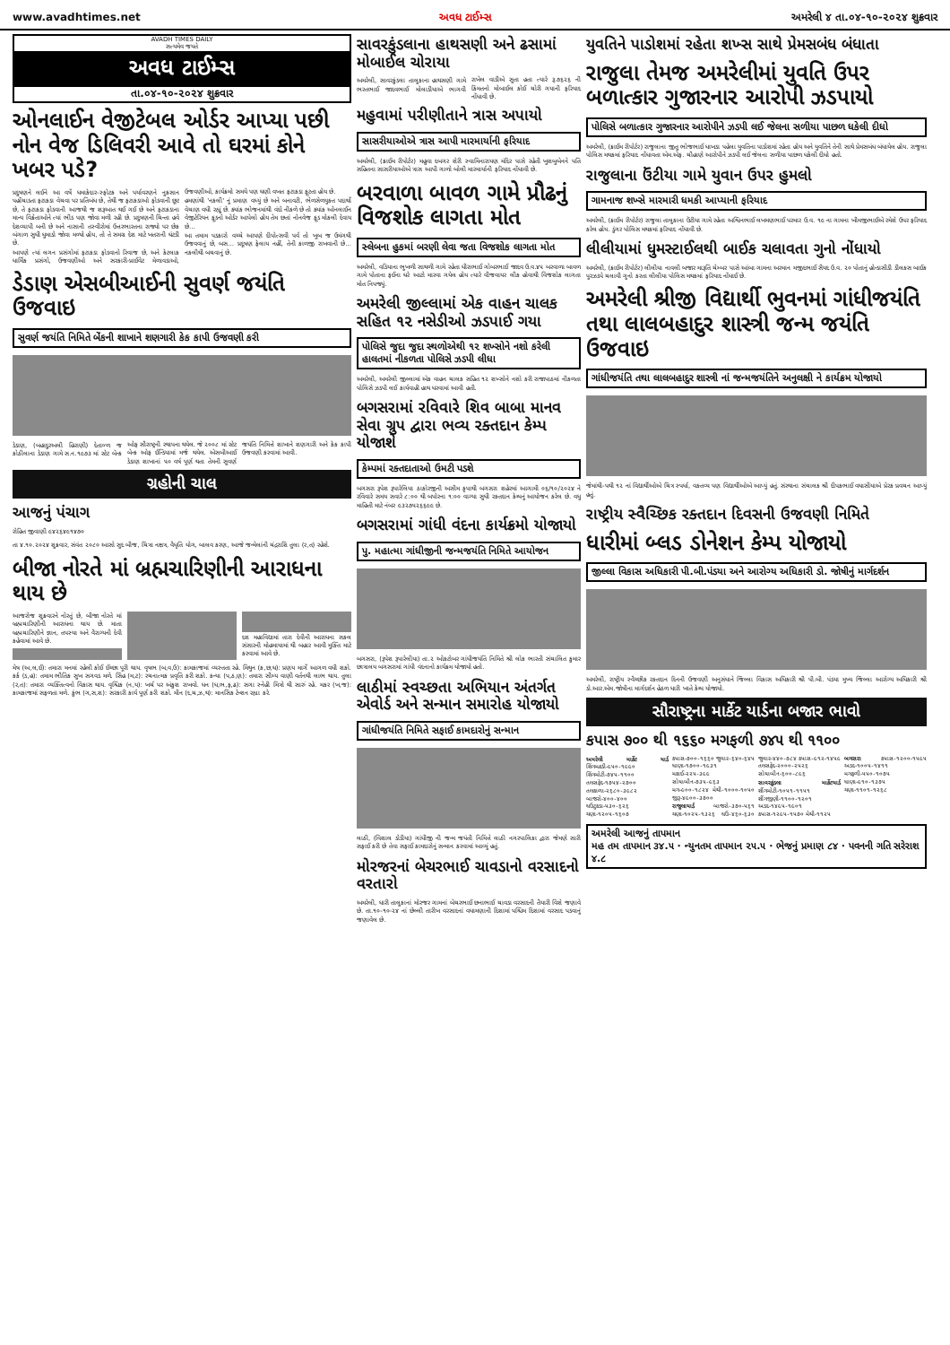www.avadhtimes.net અવધ ટાઈમ્સ અમરેલી ૪ તા.૦૪-૧૦-૨૦૨૪ શુક્રવાર
AVADH TIMES DAILY
સત્યમેવ જયતે
અવધ ટાઈમ્સ
તા.૦૪-૧૦-૨૦૨૪ શુક્રવાર
ઓનલાઈન વેજીટેબલ ઓર્ડર આપ્યા પછી નોન વેજ ડિલિવરી આવે તો ઘરમાં કોને ખબર પડે?
પ્રદુષણને લઈને આ વર્ષે ધમાકેદાર-સ્ફોટક અને પર્યાવરણને નુકસાન પહોંચાડતા ફટાકડા વેચવા પર પ્રતિબંધ છે, તેથી જ ફટાકડાઓ ફોડવાની છૂટ છે, તે ફટાકડા ફોડવાની આજથી જ શરૂઆત થઈ ગઈ છે અને ફટાકડાના માન્ય વિક્રેતાઓને ત્યાં ભીડ પણ જોવા મળી રહી છે. પ્રદુષણની ચિન્તા હવે દેશવ્યાપી બની છે અને નાસાની તસ્વીરોમાં ઉત્તરભારતના રાજ્યો પર છેક બંગાળ સુધી ધુમાડો જોવા મળ્યો હોય, તો તે સમગ્ર દેશ માટે ખતરાની ઘંટડી છે.
આપણે ત્યાં લગન પ્રસંગોમાં ફટાકડા ફોડવાનો રિવાજ છે, અને કેટલાક ધાર્મિક પ્રસંગો, ઉજવણીઓ અને સરકારી-પ્રાઈવેટ મેળાવડાઓ, ઉજવણીઓ, કાર્યક્રમો સમયે પણ ઘણી વખત ફટાકડા ફૂટતા હોય છે.
હમણાંથી 'નકલી' નું પ્રમાણ વધ્યું છે અને બનાવટી, ભેળસેળયુક્ત પદાર્થો વેચાણ વધી રહ્યું છે. ક્યાંક ભોજનમાંથી વંદો નીકળે છે તો ક્યાંક ઓનલાઈન વેજીટેરિયન ફૂડનો ઓર્ડર આપેલો હોય તેમ છતાં નોનવેજ ફૂડ મોકલી દેવાય છે...
આ તમામ પડકારો વચ્ચે આપણે દીપોત્સવી પર્વ તો ખૂબ જ ઉમંગથી ઉજવવાનું છે, બસ... પ્રદૂષણ ફેલાય નહીં, તેની કાળજી રાખવાની છે... નકલીથી બચવાનું છે.
ડેડાણ એસબીઆઈની સુવર્ણ જયંતિ ઉજવાઇ
સુવર્ણ જયંતિ નિમિતે બેંકની શાખાને શણગારી કેક કાપી ઉજવણી કરી
ડેડાણ, (બહાદુરઅલી હિરાણી) દેતાળ્ળ જ કોઠીલાના ડેડાણ ગામે સ.ન.૧૯૭૩ માં સ્ટેટ બેન્ક ઓફ સૌરાષ્ટ્રની સ્થાપના થયેલ. જે ૨૦૦૮ માં સ્ટેટ બેન્ક ઓફ ઈન્ડિયામાં મર્જ થયેલ. એસબીઆઈ ડેડાણ શાખાનાં ૫૦ વર્ષ પૂર્ણ થતા તેમની સુવર્ણ જયંતિ નિમિત્તે શાખાને શણગારી અને કેક કાપી ઉજવણી કરવામાં આવી.
ગ્રહોની ચાલ
આજનું પંચાગ
રોહિત જીવાણી ૯૪૨૬૪૯૧૪૭૦
તા ૪.૧૦.૨૦૨૪ શુક્રવાર, સંવંત ૨૦૮૦ આસો સુદ બીજ, ચિત્રા નક્ષત્ર, વૈધૃતિ યોગ, બાલવ કરણ, આજે જન્મેલાંની ચંદ્રરાશિ તુલા (ર,ત) રહેશે.
બીજા નોરતે માં બ્રહ્મચારિણીની આરાધના થાય છે
આજરોજ શુક્રવારને નોરતું છે, બીજા નોરતે માં બ્રહ્મચારિણીની આરાધના થાય છે. માતા બ્રહ્મચારિણીને જ્ઞાન, તપસ્યા અને વૈરાગ્યની દેવી કહેવામાં આવે છે.
દશ મહાવિદ્યામાં તારા દેવીની આરાધના સકલ સંસારની મોહમાયામાં થી બહાર આવી મુક્તિ માટે કરવામાં આવે છે.
મેષ (અ,લ,ઈ): તમારા મનમાં રહેલી કોઈ ઈચ્છા પૂરી થાય. વૃષભ (બ,વ,ઉ): કામકાજમાં વ્યસ્તતા રહે. મિથુન (ક,છ,ઘ): પ્રણય માર્ગે આગળ વધી શકો. કર્ક (ડ,હ): તમામ ભૌતિક સુખ સગવડ મળે. સિંહ (મ,ટ): રચનાત્મક પ્રવૃતિ કરી શકો. કન્યા (પ,ઠ,ણ): તમારા સૌમ્ય વાણી વર્તનથી લાભ થાય. તુલા (ર,ત): તમારા વ્યક્તિત્વનો વિકાસ થાય. વૃશ્ચિક (ન,ય): ખર્ચ પર અંકુશ રાખવો. ધન (ધ,ભ,ફ,ઢ): સગા સ્નેહી મિત્રો થી સારું રહે. મકર (ખ,જ): કામકાજમાં સફળતા મળે. કુંભ (ગ,સ,શ): સરકારી કાર્ય પૂર્ણ કરી શકો. મીન (દ,ચ,ઝ,થ): માનસિક ટેન્શન રહ્યા કરે.
સાવરકુંડલાના હાથસણી અને ઢસામાં મોબાઈલ ચોરાયા
અમરેલી, સાવરકુંડલા તાલુકાના હાથસણી ગામે ભરતભાઈ જાદવભાઈ મોલાડીયાએ ભાગવી રાખેલ વાડીએ સુતા હતા ત્યારે રૂ.૭૬૨૬ ની કિંમતનો મોબાઈલ કોઈ ચોરી ગયાની ફરિયાદ નોંધાવી છે.
મહુવામાં પરીણીતાને ત્રાસ અપાયો
સાસરીયાઓએ ત્રાસ આપી મારમાર્યાની ફરિયાદ
અમરેલી, (ક્રાઈમ રીપોર્ટર) મહુવા દબગર શેરી સ્વામિનારાયણ મંદિર પાસે રહેતી ખુશબુબેનને પતિ સહિતના સાસરીયાઓએ ત્રાસ આપી ગાળો બોલી મારમાર્યાની ફરિયાદ નોંધાવી છે.
બરવાળા બાવળ ગામે પ્રૌઢનું વિજશોક લાગતા મોત
સ્લેબના હુકમાં બરણી લેવા જતા વિજશોક લાગતા મોત
અમરેલી, વડિયાના ભુખળી સાથળી ગામે રહેતા ધીરાભાઈ ગોબરભાઈ જાદવ ઉ.વ.૪૫ બરવાળા બાવળ ગામે પોતાના ફઈના ઘરે આટો મારવા ગયેલ હોય ત્યારે વીજવાયર લીક હોવાથી વિજશોક લાગતા મોત નિપજ્યું.
અમરેલી જીલ્લામાં એક વાહન ચાલક સહિત ૧૨ નસેડીઓ ઝડપાઈ ગયા
પોલિસે જુદા જુદા સ્થળોએથી ૧૨ શખ્સોને નશો કરેલી હાલતમાં નીકળતા પોલિસે ઝડપી લીધા
અમરેલી, અમરેલી જીલ્લામાં એક વાહન ચાલક સહિત ૧૨ શખ્સોને નશો કરી રાજાપાઠમાં નીકળતા પોલિસે ઝડપી લઈ કાર્યવાહી હાથ ધરવામાં આવી હતી.
બગસરામાં રવિવારે શિવ બાબા માનવ સેવા ગ્રુપ દ્વારા ભવ્ય રક્તદાન કેમ્પ યોજાશે
કેમ્પમાં રક્તદાતાઓ ઉમટી પડશે
બગસરા રૂપેશ રૂપારેલિયા ઠાકોરજીની અસીમ કૃપાથી બગસરા શહેરમાં આગામી ૦૬/૧૦/૨૦૨૪ ને રવિવારે સમય સવારે ૮:૦૦ થી બપોરના ૧:૦૦ વાગ્યા સુધી રક્તદાન કેમ્પનું આયોજન કરેલ છે. વધુ માહિતી માટે નંબર ૯૩૨૭૫૨૬૬૯૯ છે.
બગસરામાં ગાંધી વંદના કાર્યક્રમો યોજાયો
પુ. મહાત્મા ગાંધીજીની જન્મજયંતિ નિમિતે આયોજન
બગસરા, (રૂપેશ રૂપારેલીયા) તા.૨ ઓક્ટોબર ગાંધીજયંતિ નિમિતે શ્રી લોક ભારતી સંચાલિત કુમાર છાત્રાલય બગસરામાં ગાંધી વંદનાનો કાર્યક્રમ યોજાયો હતો.
લાઠીમાં સ્વચ્છતા અભિયાન અંતર્ગત એવોર્ડ અને સન્માન સમારોહ યોજાયો
ગાંધીજયંતિ નિમિતે સફાઈ કામદારોનું સન્માન
લાઠી, (વિશાલ ડોડીયા) ગાંધીજી ની જન્મ જયંતી નિમિત્તે લાઠી નગરપાલિકા દ્વારા જેમણે સારી સફાઈ કરી છે તેવા સફાઈ કામદારોનું સન્માન કરવામાં આવ્યું હતું.
મોરજરનાં બેચરભાઈ ચાવડાનો વરસાદનો વરતારો
અમરેલી, ધારી તાલુકાનાં મોરજર ગામનાં બેચરભાઈ છનાભાઈ ચાવડા વરસાદની તૈયારી વિશે જણાવે છે. તા.૧૦-૧૦-૨૪ નાં છેલ્લી તારીખ વરસાદનાં વધામણાની દિશામાં પશ્ચિમ દિશામાં વરસાદ પડવાનું જણાવેલ છે.
યુવતિને પાડોશમાં રહેતા શખ્સ સાથે પ્રેમસબંધ બંધાતા
રાજુલા તેમજ અમરેલીમાં યુવતિ ઉપર બળાત્કાર ગુજારનાર આરોપી ઝડપાયો
પોલિસે બળાત્કાર ગુજારનાર આરોપીને ઝડપી લઈ જેલના સળીયા પાછળ ધકેલી દીધો
અમરેલી, (ક્રાઈમ રીપોર્ટર) રાજુલાના જીતુ ભોજભાઈ ધાખડા પહેલા યુવતિના પાડોશમાં રહેતા હોય અને યુવતિને તેની સાથે પ્રેમસબંધ બંધાયેલ હોય. રાજુલા પોલિસ મથકમાં ફરિયાદ નોંધાવતા એમ.એફ. ચૌહાણે આરોપીને ઝડપી લઈ જેલના સળીયા પાછળ ધકેલી દીધો હતો.
રાજુલાના ઉંટીયા ગામે યુવાન ઉપર હુમલો
ગામનાજ શખ્સે મારમારી ધમકી આપ્યાની ફરિયાદ
અમરેલી, (ક્રાઈમ રીપોર્ટર) રાજુલા તાલુકાના ઉંટીયા ગામે રહેતા અશ્વિનભાઈ લખમણભાઈ પરમાર ઉ.વ. ૧૯ ના ગામના ખીમજીભાઈએ રમેશે ઉપર ફરિયાદ કરેલ હોય. ડુંગર પોલિસ મથકમાં ફરિયાદ નોંધાવી છે.
લીલીયામાં ધુમસ્ટાઈલથી બાઈક ચલાવતા ગુનો નોંધાયો
અમરેલી, (ક્રાઈમ રીપોર્ટર) લીલીયા નાવલી બજાર મારૂતિ ચેમ્બર પાસે આંબા ગામના અરમાન મજીદભાઈ સૈયદ ઉ.વ. ૨૦ પોતાનું હોન્ડાસીડી ડીલક્સ બાઈક પુરઝડપે ચલાવી ગુનો કરતા લીલીયા પોલિસ મથકમાં ફરિયાદ નોંધાઈ છે.
અમરેલી શ્રીજી વિદ્યાર્થી ભુવનમાં ગાંધીજયંતિ તથા લાલબહાદુર શાસ્ત્રી જન્મ જયંતિ ઉજવાઇ
ગાંધીજયંતિ તથા લાલબહાદુર શાસ્ત્રી નાં જન્મજયંતિને અનુલક્ષી ને કાર્યક્રમ યોજાયો
જેમાંથી-પથી ૧૨ નાં વિદ્યાર્થીઓએ ચિત્ર સ્પર્ધા, વક્તવ્ય પણ વિદ્યાર્થીઓએ આપ્યું હતું. સંસ્થાના સંચાલક શ્રી દીપકભાઈ વઘાસીયાએ પ્રેરક પ્રવચન આપ્યું હતું.
રાષ્ટ્રીય સ્વૈચ્છિક રક્તદાન દિવસની ઉજવણી નિમિતે
ધારીમાં બ્લડ ડોનેશન કેમ્પ યોજાયો
જીલ્લા વિકાસ અધિકારી પી.બી.પંડયા અને આરોગ્ય અધિકારી ડો. જોષીનું માર્ગદર્શન
અમરેલી, રાષ્ટ્રીય સ્વૈચ્છીક રક્તદાન દિનની ઉજવણી અનુસંધાને જિલ્લા વિકાસ અધિકારી શ્રી પી.બી. પંડયા મુખ્ય જિલ્લા આરોગ્ય અધિકારી શ્રી ડો.આર.એમ.જોષીના માર્ગદર્શન હેઠળ ધારી ખાતે કેમ્પ યોજાયો.
સૌરાષ્ટ્રના માર્કેટ યાર્ડના બજાર ભાવો
કપાસ ૭૦૦ થી ૧૬૬૦ મગફળી ૭૪૫ થી ૧૧૦૦
અમરેલી માર્કેટ યાર્ડ શિંગમઠડી-૯૫૦-૧૯૯૦ શિંગમોટી-૭૪૫-૧૧૦૦ તલસફેદ-૧૭૫૪-૨૭૦૦ તલકાળા-૨૬૮૦-૩૯૮૨ બાજરો-૪૦૦-૪૦૦ ઘઉંટુકડા-૫૩૦-૬૨૬ ચણા-૧૨૦૫-૧૬૦૭ કપાસ-૭૦૦-૧૬૬૦ જુવાર-૬૪૦-૬૪૫ ધાણા-૧૭૦૦-૧૯૩૧ મકાઈ-૨૨૫-૩૯૯ સોયાબીન-૭૩૫-૯૬૩ મગ-૯૦૦-૧૮૨૪ મેથી-૧૦૦૦-૧૦૫૦ જીરૂ-૪૯૦૦-૩૭૦૦
રાજુલાયાર્ડ બાજરો-૩૭૦-૫૬૧ ચણા-૧૦૨૫-૧૩૨૬ ઘઉં-૪૬૦-૬૩૦ જુવાર-૪૪૦-૭૮૪ કપાસ-૯૧૨-૧૪૫૯ તલસફેદ-૨૦૦૦-૨૫૨૬ સોયાબીન-૬૦૦-૮૯૬
સાવરકુંડલા માર્કેટયાર્ડ શીંગમોટી-૧૦૫૧-૧૧૫૧ શીંગજીણી-૧૧૦૦-૧૨૦૧ અડદ-૧૪૯૫-૧૯૦૧ કપાસ-૧૨૯૫-૧૫૭૦ મેથી-૧૧૨૫
બગસરા કપાસ-૧૨૦૦-૧૫૯૫ અડદ-૧૦૦૫-૧૪૧૧ મગફળી-૫૫૦-૧૦૭૫ ધાણા-૯૧૦-૧૩૭૫ ચણા-૧૧૦૧-૧૨૬૮
અમરેલી આજનું તાપમાન
મહ તમ તાપમાન ૩૪.૫ · ન્યુનતમ તાપમાન ૨૫.૫ · ભેજનું પ્રમાણ ૮૪ · પવનની ગતિ સરેરાશ ૪.૮